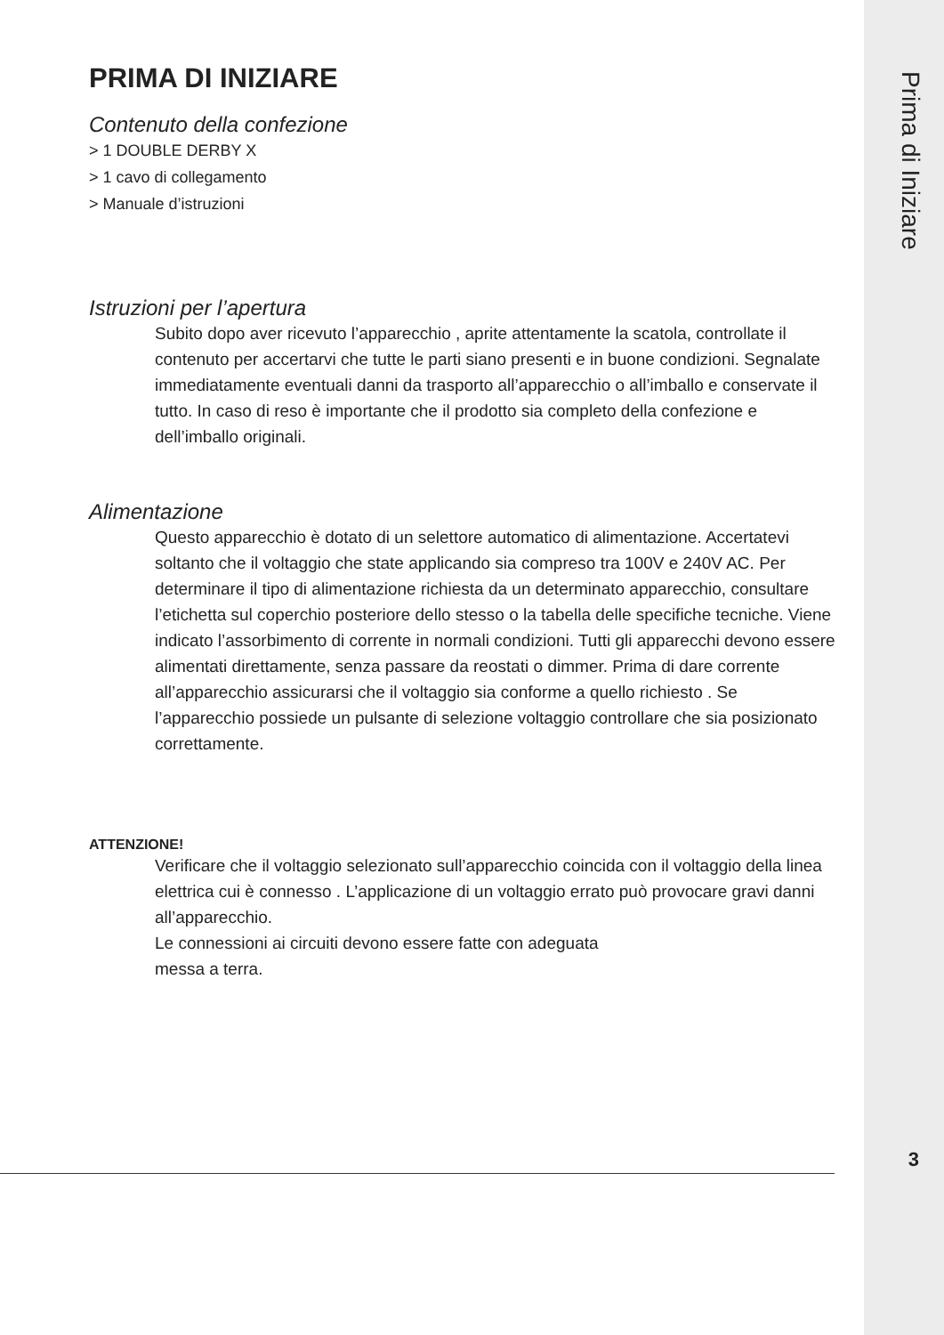PRIMA DI INIZIARE
Contenuto della confezione
> 1 DOUBLE DERBY X
> 1 cavo di collegamento
> Manuale d’istruzioni
Istruzioni per l’apertura
Subito dopo aver ricevuto l’apparecchio , aprite attentamente la scatola, controllate il contenuto per accertarvi che tutte le parti siano presenti e in buone condizioni. Segnalate immediatamente eventuali danni da trasporto all’apparecchio o all’imballo e conservate il tutto. In caso di reso è importante che il prodotto sia completo della confezione e dell’imballo originali.
Alimentazione
Questo apparecchio è dotato di un selettore automatico di alimentazione. Accertatevi soltanto che il voltaggio che state applicando sia compreso tra 100V e 240V AC. Per determinare il tipo di alimentazione richiesta da un determinato apparecchio, consultare l’etichetta sul coperchio posteriore dello stesso o la tabella delle specifiche tecniche. Viene indicato l’assorbimento di corrente in normali condizioni. Tutti gli apparecchi devono essere alimentati direttamente, senza passare da reostati o dimmer. Prima di dare corrente all’apparecchio assicurarsi che il voltaggio sia conforme a quello richiesto . Se l’apparecchio possiede un pulsante di selezione voltaggio controllare che sia posizionato correttamente.
ATTENZIONE!
Verificare che il voltaggio selezionato sull’apparecchio coincida con il voltaggio della linea elettrica cui è connesso . L’applicazione di un voltaggio errato può provocare gravi danni all’apparecchio.
Le connessioni ai circuiti devono essere fatte con adeguata
messa a terra.
Prima di Iniziare
3